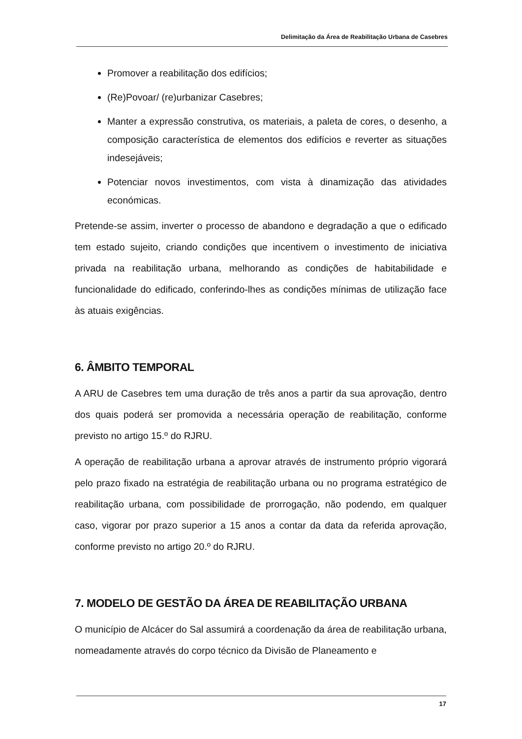Delimitação da Área de Reabilitação Urbana de Casebres
Promover a reabilitação dos edifícios;
(Re)Povoar/ (re)urbanizar Casebres;
Manter a expressão construtiva, os materiais, a paleta de cores, o desenho, a composição característica de elementos dos edifícios e reverter as situações indesejáveis;
Potenciar novos investimentos, com vista à dinamização das atividades económicas.
Pretende-se assim, inverter o processo de abandono e degradação a que o edificado tem estado sujeito, criando condições que incentivem o investimento de iniciativa privada na reabilitação urbana, melhorando as condições de habitabilidade e funcionalidade do edificado, conferindo-lhes as condições mínimas de utilização face às atuais exigências.
6. ÂMBITO TEMPORAL
A ARU de Casebres tem uma duração de três anos a partir da sua aprovação, dentro dos quais poderá ser promovida a necessária operação de reabilitação, conforme previsto no artigo 15.º do RJRU.
A operação de reabilitação urbana a aprovar através de instrumento próprio vigorará pelo prazo fixado na estratégia de reabilitação urbana ou no programa estratégico de reabilitação urbana, com possibilidade de prorrogação, não podendo, em qualquer caso, vigorar por prazo superior a 15 anos a contar da data da referida aprovação, conforme previsto no artigo 20.º do RJRU.
7. MODELO DE GESTÃO DA ÁREA DE REABILITAÇÃO URBANA
O município de Alcácer do Sal assumirá a coordenação da área de reabilitação urbana, nomeadamente através do corpo técnico da Divisão de Planeamento e
17